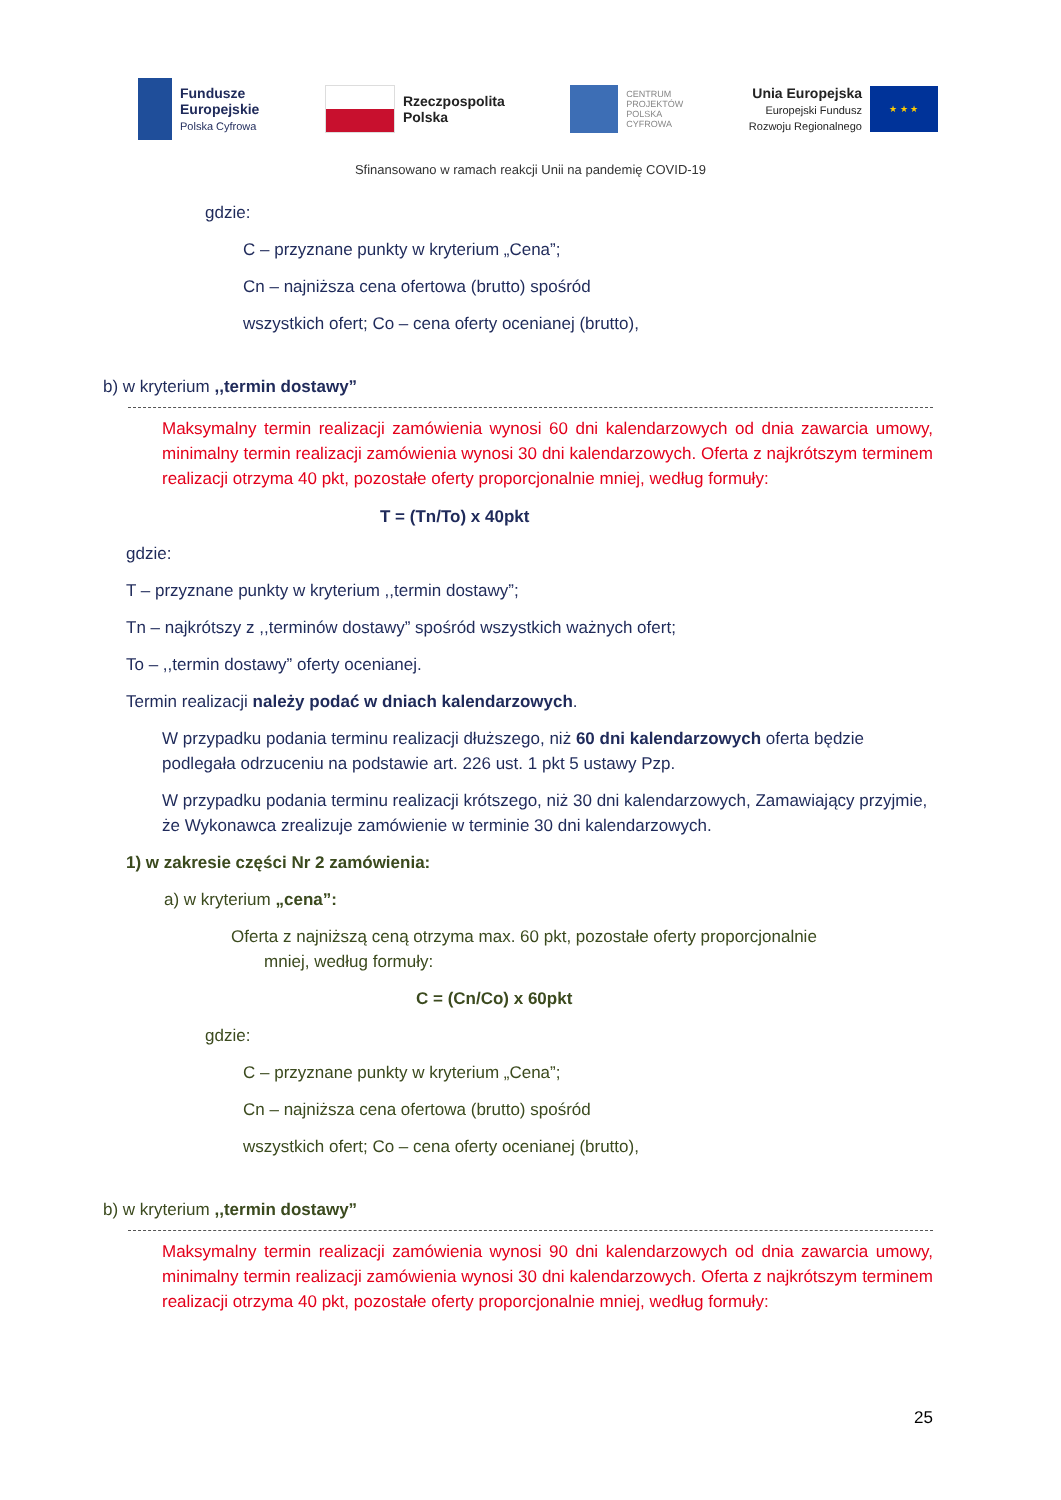Fundusze
Europejskie
Polska Cyfrowa
Rzeczpospolita
Polska
CENTRUM
PROJEKTÓW
POLSKA
CYFROWA
Unia Europejska
Europejski Fundusz
Rozwoju Regionalnego
★ ★ ★
Sfinansowano w ramach reakcji Unii na pandemię COVID-19
gdzie:
C – przyznane punkty w kryterium „Cena”;
Cn – najniższa cena ofertowa (brutto) spośród
wszystkich ofert; Co – cena oferty ocenianej (brutto),
b) w kryterium ,,termin dostawy”
Maksymalny termin realizacji zamówienia wynosi 60 dni kalendarzowych od dnia zawarcia umowy, minimalny termin realizacji zamówienia wynosi 30 dni kalendarzowych. Oferta z najkrótszym terminem realizacji otrzyma 40 pkt, pozostałe oferty proporcjonalnie mniej, według formuły:
T = (Tn/To) x 40pkt
gdzie:
T – przyznane punkty w kryterium ,,termin dostawy”;
Tn – najkrótszy z ,,terminów dostawy” spośród wszystkich ważnych ofert;
To – ,,termin dostawy” oferty ocenianej.
Termin realizacji należy podać w dniach kalendarzowych.
W przypadku podania terminu realizacji dłuższego, niż 60 dni kalendarzowych oferta będzie podlegała odrzuceniu na podstawie art. 226 ust. 1 pkt 5 ustawy Pzp.
W przypadku podania terminu realizacji krótszego, niż 30 dni kalendarzowych, Zamawiający przyjmie, że Wykonawca zrealizuje zamówienie w terminie 30 dni kalendarzowych.
1) w zakresie części Nr 2 zamówienia:
a) w kryterium „cena”:
Oferta z najniższą ceną otrzyma max. 60 pkt, pozostałe oferty proporcjonalnie
mniej, według formuły:
C = (Cn/Co) x 60pkt
gdzie:
C – przyznane punkty w kryterium „Cena”;
Cn – najniższa cena ofertowa (brutto) spośród
wszystkich ofert; Co – cena oferty ocenianej (brutto),
b) w kryterium ,,termin dostawy”
Maksymalny termin realizacji zamówienia wynosi 90 dni kalendarzowych od dnia zawarcia umowy, minimalny termin realizacji zamówienia wynosi 30 dni kalendarzowych. Oferta z najkrótszym terminem realizacji otrzyma 40 pkt, pozostałe oferty proporcjonalnie mniej, według formuły:
25